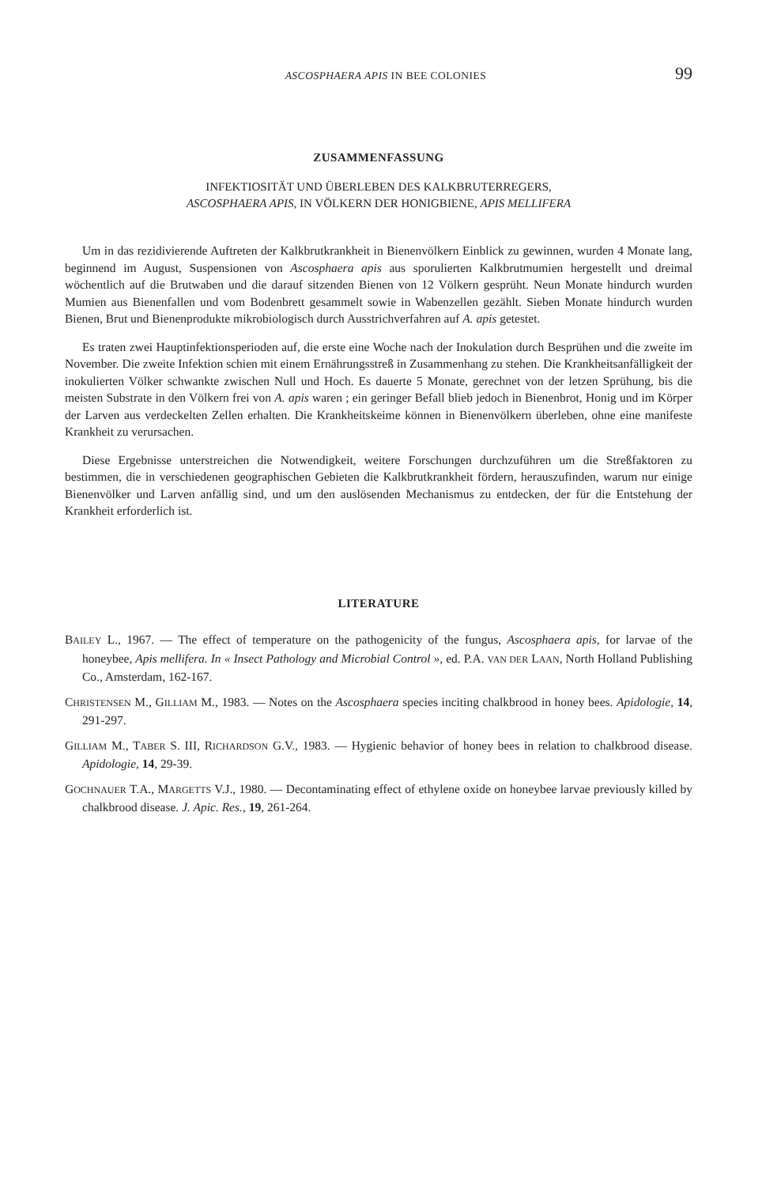ASCOSPHAERA APIS IN BEE COLONIES 99
ZUSAMMENFASSUNG
INFEKTIOSITÄT UND ÜBERLEBEN DES KALKBRUTERREGERS,
ASCOSPHAERA APIS, IN VÖLKERN DER HONIGBIENE, APIS MELLIFERA
Um in das rezidivierende Auftreten der Kalkbrutkrankheit in Bienenvölkern Einblick zu gewinnen, wurden 4 Monate lang, beginnend im August, Suspensionen von Ascosphaera apis aus sporulierten Kalkbrutmumien hergestellt und dreimal wöchentlich auf die Brutwaben und die darauf sitzenden Bienen von 12 Völkern gesprüht. Neun Monate hindurch wurden Mumien aus Bienenfallen und vom Bodenbrett gesammelt sowie in Wabenzellen gezählt. Sieben Monate hindurch wurden Bienen, Brut und Bienenprodukte mikrobiologisch durch Ausstrichverfahren auf A. apis getestet.
Es traten zwei Hauptinfektionsperioden auf, die erste eine Woche nach der Inokulation durch Besprühen und die zweite im November. Die zweite Infektion schien mit einem Ernährungsstreß in Zusammenhang zu stehen. Die Krankheitsanfälligkeit der inokulierten Völker schwankte zwischen Null und Hoch. Es dauerte 5 Monate, gerechnet von der letzen Sprühung, bis die meisten Substrate in den Völkern frei von A. apis waren ; ein geringer Befall blieb jedoch in Bienenbrot, Honig und im Körper der Larven aus verdeckelten Zellen erhalten. Die Krankheitskeime können in Bienenvölkern überleben, ohne eine manifeste Krankheit zu verursachen.
Diese Ergebnisse unterstreichen die Notwendigkeit, weitere Forschungen durchzuführen um die Streßfaktoren zu bestimmen, die in verschiedenen geographischen Gebieten die Kalkbrutkrankheit fördern, herauszufinden, warum nur einige Bienenvölker und Larven anfällig sind, und um den auslösenden Mechanismus zu entdecken, der für die Entstehung der Krankheit erforderlich ist.
LITERATURE
BAILEY L., 1967. — The effect of temperature on the pathogenicity of the fungus, Ascosphaera apis, for larvae of the honeybee, Apis mellifera. In « Insect Pathology and Microbial Control », ed. P.A. VAN DER LAAN, North Holland Publishing Co., Amsterdam, 162-167.
CHRISTENSEN M., GILLIAM M., 1983. — Notes on the Ascosphaera species inciting chalkbrood in honey bees. Apidologie, 14, 291-297.
GILLIAM M., TABER S. III, RICHARDSON G.V., 1983. — Hygienic behavior of honey bees in relation to chalkbrood disease. Apidologie, 14, 29-39.
GOCHNAUER T.A., MARGETTS V.J., 1980. — Decontaminating effect of ethylene oxide on honeybee larvae previously killed by chalkbrood disease. J. Apic. Res., 19, 261-264.